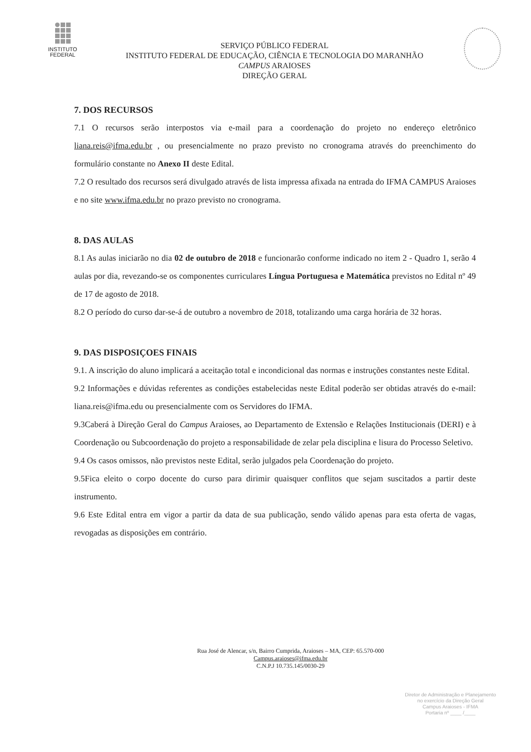INSTITUTO
FEDERAL
SERVIÇO PÚBLICO FEDERAL
INSTITUTO FEDERAL DE EDUCAÇÃO, CIÊNCIA E TECNOLOGIA DO MARANHÃO
CAMPUS ARAIOSES
DIREÇÃO GERAL
7. DOS RECURSOS
7.1 O recursos serão interpostos via e-mail para a coordenação do projeto no endereço eletrônico liana.reis@ifma.edu.br , ou presencialmente no prazo previsto no cronograma através do preenchimento do formulário constante no Anexo II deste Edital.
7.2 O resultado dos recursos será divulgado através de lista impressa afixada na entrada do IFMA CAMPUS Araioses e no site www.ifma.edu.br no prazo previsto no cronograma.
8. DAS AULAS
8.1 As aulas iniciarão no dia 02 de outubro de 2018 e funcionarão conforme indicado no item 2 - Quadro 1, serão 4 aulas por dia, revezando-se os componentes curriculares Língua Portuguesa e Matemática previstos no Edital nº 49 de 17 de agosto de 2018.
8.2 O período do curso dar-se-á de outubro a novembro de 2018, totalizando uma carga horária de 32 horas.
9. DAS DISPOSIÇOES FINAIS
9.1. A inscrição do aluno implicará a aceitação total e incondicional das normas e instruções constantes neste Edital.
9.2 Informações e dúvidas referentes as condições estabelecidas neste Edital poderão ser obtidas através do e-mail: liana.reis@ifma.edu ou presencialmente com os Servidores do IFMA.
9.3Caberá à Direção Geral do Campus Araioses, ao Departamento de Extensão e Relações Institucionais (DERI) e à Coordenação ou Subcoordenação do projeto a responsabilidade de zelar pela disciplina e lisura do Processo Seletivo.
9.4 Os casos omissos, não previstos neste Edital, serão julgados pela Coordenação do projeto.
9.5Fica eleito o corpo docente do curso para dirimir quaisquer conflitos que sejam suscitados a partir deste instrumento.
9.6 Este Edital entra em vigor a partir da data de sua publicação, sendo válido apenas para esta oferta de vagas, revogadas as disposições em contrário.
Rua José de Alencar, s/n, Bairro Cumprida, Araioses – MA, CEP: 65.570-000
Campus.araioses@ifma.edu.br
C.N.P.J 10.735.145/0030-29
Diretor de Administração e Planejamento
no exercício da Direção Geral
Campus Araioses - IFMA
Portaria nº ____ /____